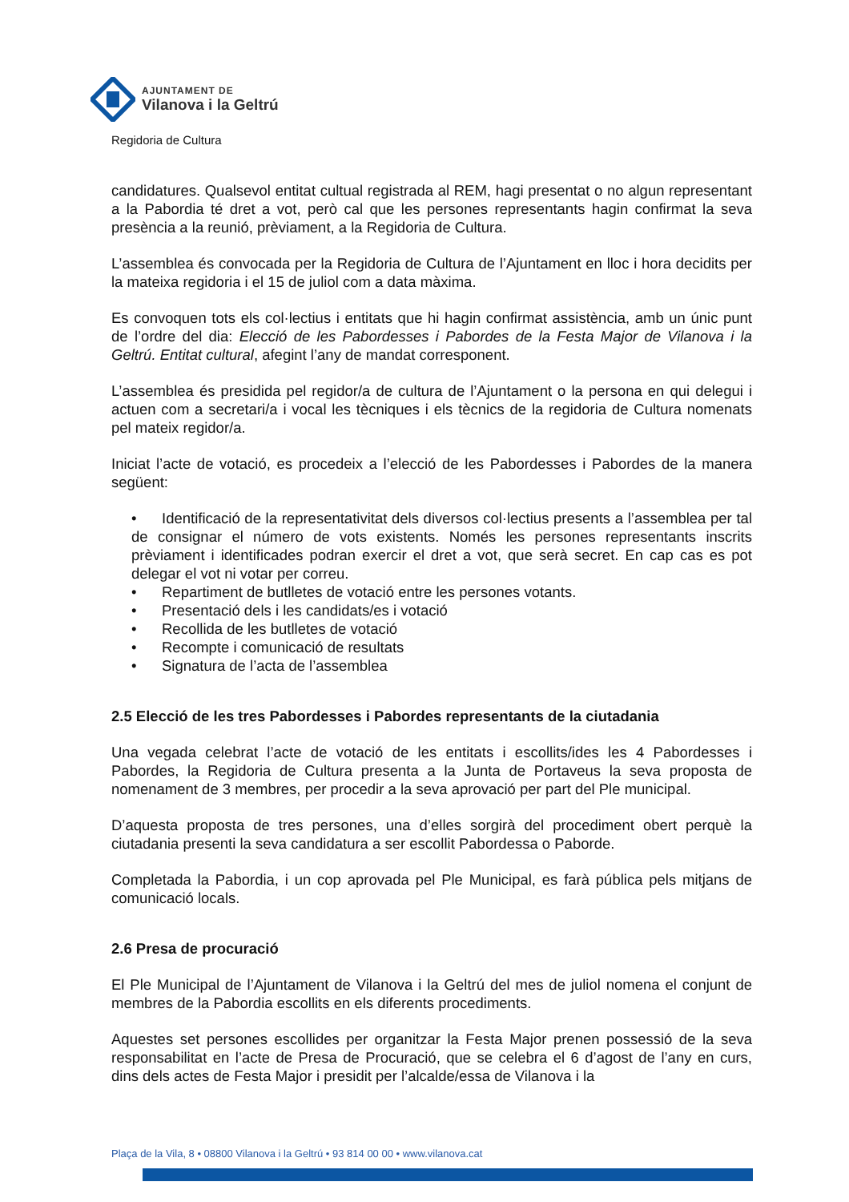AJUNTAMENT DE
Vilanova i la Geltrú
Regidoria de Cultura
candidatures. Qualsevol entitat cultual registrada al REM, hagi presentat o no algun representant a la Pabordia té dret a vot, però cal que les persones representants hagin confirmat la seva presència a la reunió, prèviament, a la Regidoria de Cultura.
L’assemblea és convocada per la Regidoria de Cultura de l’Ajuntament en lloc i hora decidits per la mateixa regidoria i el 15 de juliol com a data màxima.
Es convoquen tots els col·lectius i entitats que hi hagin confirmat assistència, amb un únic punt de l’ordre del dia: Elecció de les Pabordesses i Pabordes de la Festa Major de Vilanova i la Geltrú. Entitat cultural, afegint l’any de mandat corresponent.
L’assemblea és presidida pel regidor/a de cultura de l’Ajuntament o la persona en qui delegui i actuen com a secretari/a i vocal les tècniques i els tècnics de la regidoria de Cultura nomenats pel mateix regidor/a.
Iniciat l’acte de votació, es procedeix a l’elecció de les Pabordesses i Pabordes de la manera següent:
• Identificació de la representativitat dels diversos col·lectius presents a l’assemblea per tal de consignar el número de vots existents. Només les persones representants inscrits prèviament i identificades podran exercir el dret a vot, que serà secret. En cap cas es pot delegar el vot ni votar per correu.
• Repartiment de butlletes de votació entre les persones votants.
• Presentació dels i les candidats/es i votació
• Recollida de les butlletes de votació
• Recompte i comunicació de resultats
• Signatura de l’acta de l’assemblea
2.5 Elecció de les tres Pabordesses i Pabordes representants de la ciutadania
Una vegada celebrat l’acte de votació de les entitats i escollits/ides les 4 Pabordesses i Pabordes, la Regidoria de Cultura presenta a la Junta de Portaveus la seva proposta de nomenament de 3 membres, per procedir a la seva aprovació per part del Ple municipal.
D’aquesta proposta de tres persones, una d’elles sorgirà del procediment obert perquè la ciutadania presenti la seva candidatura a ser escollit Pabordessa o Paborde.
Completada la Pabordia, i un cop aprovada pel Ple Municipal, es farà pública pels mitjans de comunicació locals.
2.6 Presa de procuració
El Ple Municipal de l’Ajuntament de Vilanova i la Geltrú del mes de juliol nomena el conjunt de membres de la Pabordia escollits en els diferents procediments.
Aquestes set persones escollides per organitzar la Festa Major prenen possessió de la seva responsabilitat en l’acte de Presa de Procuració, que se celebra el 6 d’agost de l’any en curs, dins dels actes de Festa Major i presidit per l’alcalde/essa de Vilanova i la
Plaça de la Vila, 8 • 08800 Vilanova i la Geltrú • 93 814 00 00 • www.vilanova.cat